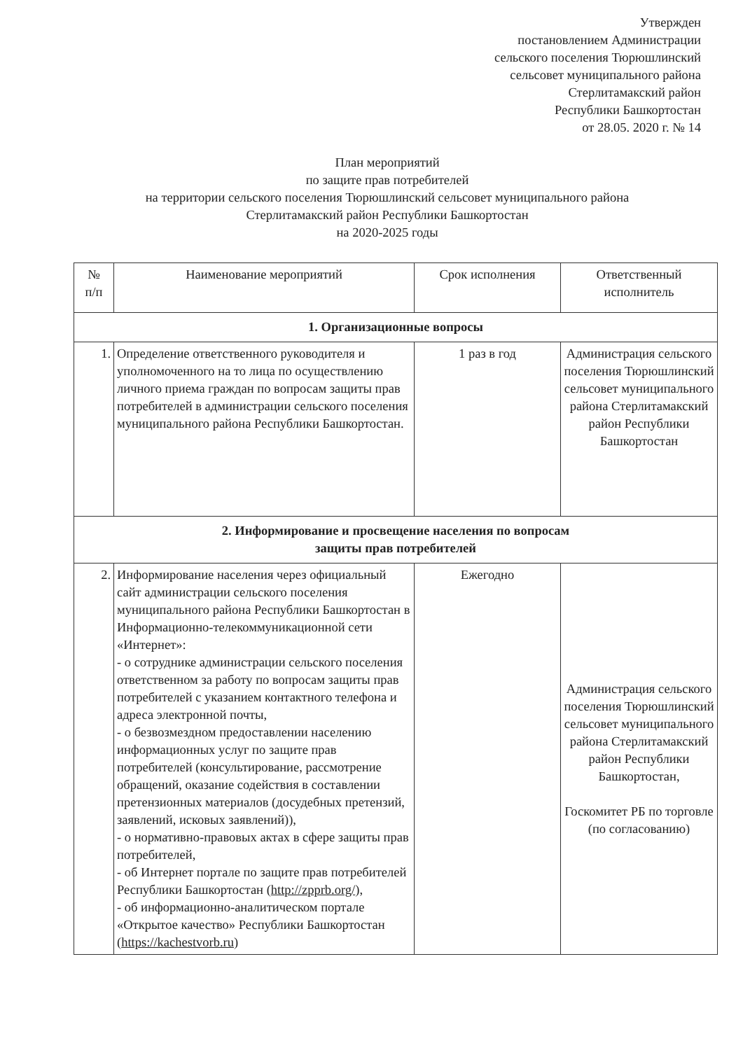Утвержден
постановлением Администрации
сельского поселения Тюрюшлинский
сельсовет муниципального района
Стерлитамакский район
Республики Башкортостан
от 28.05. 2020 г. № 14
План мероприятий
по защите прав потребителей
на территории сельского поселения Тюрюшлинский сельсовет муниципального района
Стерлитамакский район Республики Башкортостан
на 2020-2025 годы
| № п/п | Наименование мероприятий | Срок исполнения | Ответственный исполнитель |
| --- | --- | --- | --- |
| 1. Организационные вопросы | | | |
| 1. | Определение ответственного руководителя и уполномоченного на то лица по осуществлению личного приема граждан по вопросам защиты прав потребителей в администрации сельского поселения муниципального района Республики Башкортостан. | 1 раз в год | Администрация сельского поселения Тюрюшлинский сельсовет муниципального района Стерлитамакский район Республики Башкортостан |
| 2. Информирование и просвещение населения по вопросам защиты прав потребителей | | | |
| 2. | Информирование населения через официальный сайт администрации сельского поселения муниципального района Республики Башкортостан в Информационно-телекоммуникационной сети «Интернет»: - о сотруднике администрации сельского поселения ответственном за работу по вопросам защиты прав потребителей с указанием контактного телефона и адреса электронной почты, - о безвозмездном предоставлении населению информационных услуг по защите прав потребителей (консультирование, рассмотрение обращений, оказание содействия в составлении претензионных материалов (досудебных претензий, заявлений, исковых заявлений)), - о нормативно-правовых актах в сфере защиты прав потребителей, - об Интернет портале по защите прав потребителей Республики Башкортостан ( http://zpprb.org/ ), - об информационно-аналитическом портале «Открытое качество» Республики Башкортостан ( https://kachestvorb.ru ) | Ежегодно | Администрация сельского поселения Тюрюшлинский сельсовет муниципального района Стерлитамакский район Республики Башкортостан, Госкомитет РБ по торговле (по согласованию) |